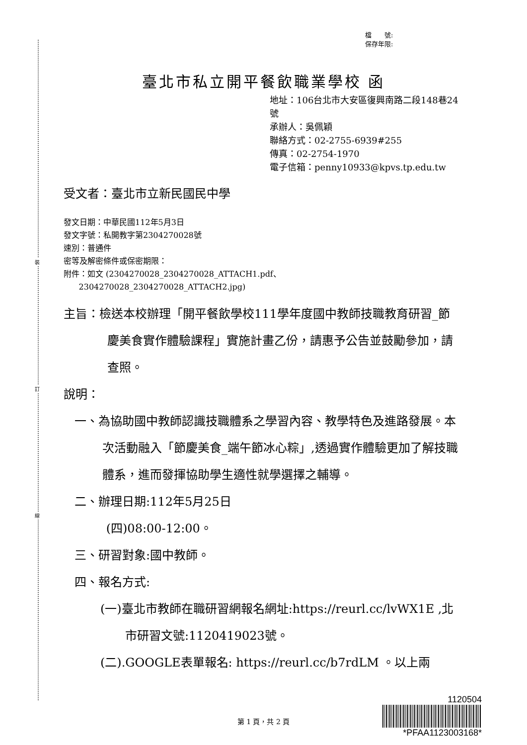裝
訂
線
檔　　號:
保存年限:
臺北市私立開平餐飲職業學校 函
地址：106台北市大安區復興南路二段148巷24號
承辦人：吳佩穎
聯絡方式：02-2755-6939#255
傳真：02-2754-1970
電子信箱：penny10933@kpvs.tp.edu.tw
受文者：臺北市立新民國民中學
發文日期：中華民國112年5月3日
發文字號：私開教字第2304270028號
速別：普通件
密等及解密條件或保密期限：
附件：如文 (2304270028_2304270028_ATTACH1.pdf、
2304270028_2304270028_ATTACH2.jpg)
主旨：檢送本校辦理「開平餐飲學校111學年度國中教師技職教育研習_節慶美食實作體驗課程」實施計畫乙份，請惠予公告並鼓勵參加，請查照。
說明：
一、為協助國中教師認識技職體系之學習內容、教學特色及進路發展。本次活動融入「節慶美食_端午節冰心粽」,透過實作體驗更加了解技職體系，進而發揮協助學生適性就學選擇之輔導。
二、辦理日期:112年5月25日
(四)08:00-12:00。
三、研習對象:國中教師。
四、報名方式:
(一)臺北市教師在職研習網報名網址:https://reurl.cc/lvWX1E ,北市研習文號:1120419023號。
(二).GOOGLE表單報名: https://reurl.cc/b7rdLM 。以上兩
1120504
*PFAA1123003168*
第 1 頁，共 2 頁